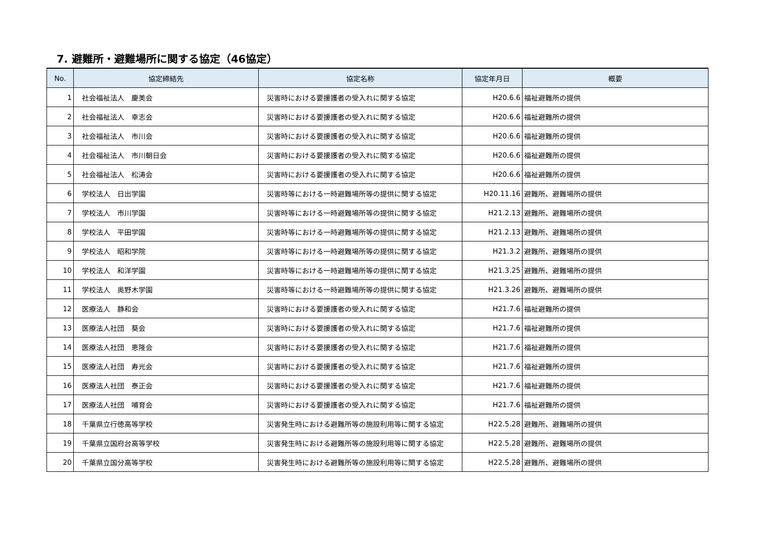7. 避難所・避難場所に関する協定（46協定）
| No. | 協定締結先 | 協定名称 | 協定年月日 | 概要 |
| --- | --- | --- | --- | --- |
| 1 | 社会福祉法人 慶美会 | 災害時における要援護者の受入れに関する協定 | H20.6.6 | 福祉避難所の提供 |
| 2 | 社会福祉法人 幸志会 | 災害時における要援護者の受入れに関する協定 | H20.6.6 | 福祉避難所の提供 |
| 3 | 社会福祉法人 市川会 | 災害時における要援護者の受入れに関する協定 | H20.6.6 | 福祉避難所の提供 |
| 4 | 社会福祉法人 市川朝日会 | 災害時における要援護者の受入れに関する協定 | H20.6.6 | 福祉避難所の提供 |
| 5 | 社会福祉法人 松涛会 | 災害時における要援護者の受入れに関する協定 | H20.6.6 | 福祉避難所の提供 |
| 6 | 学校法人 日出学園 | 災害時等における一時避難場所等の提供に関する協定 | H20.11.16 | 避難所、避難場所の提供 |
| 7 | 学校法人 市川学園 | 災害時等における一時避難場所等の提供に関する協定 | H21.2.13 | 避難所、避難場所の提供 |
| 8 | 学校法人 平田学園 | 災害時等における一時避難場所等の提供に関する協定 | H21.2.13 | 避難所、避難場所の提供 |
| 9 | 学校法人 昭和学院 | 災害時等における一時避難場所等の提供に関する協定 | H21.3.2 | 避難所、避難場所の提供 |
| 10 | 学校法人 和洋学園 | 災害時等における一時避難場所等の提供に関する協定 | H21.3.25 | 避難所、避難場所の提供 |
| 11 | 学校法人 奥野木学園 | 災害時等における一時避難場所等の提供に関する協定 | H21.3.26 | 避難所、避難場所の提供 |
| 12 | 医療法人 静和会 | 災害時における要援護者の受入れに関する協定 | H21.7.6 | 福祉避難所の提供 |
| 13 | 医療法人社団 葵会 | 災害時における要援護者の受入れに関する協定 | H21.7.6 | 福祉避難所の提供 |
| 14 | 医療法人社団 恵隆会 | 災害時における要援護者の受入れに関する協定 | H21.7.6 | 福祉避難所の提供 |
| 15 | 医療法人社団 寿光会 | 災害時における要援護者の受入れに関する協定 | H21.7.6 | 福祉避難所の提供 |
| 16 | 医療法人社団 泰正会 | 災害時における要援護者の受入れに関する協定 | H21.7.6 | 福祉避難所の提供 |
| 17 | 医療法人社団 哺育会 | 災害時における要援護者の受入れに関する協定 | H21.7.6 | 福祉避難所の提供 |
| 18 | 千葉県立行徳高等学校 | 災害発生時における避難所等の施設利用等に関する協定 | H22.5.28 | 避難所、避難場所の提供 |
| 19 | 千葉県立国府台高等学校 | 災害発生時における避難所等の施設利用等に関する協定 | H22.5.28 | 避難所、避難場所の提供 |
| 20 | 千葉県立国分高等学校 | 災害発生時における避難所等の施設利用等に関する協定 | H22.5.28 | 避難所、避難場所の提供 |